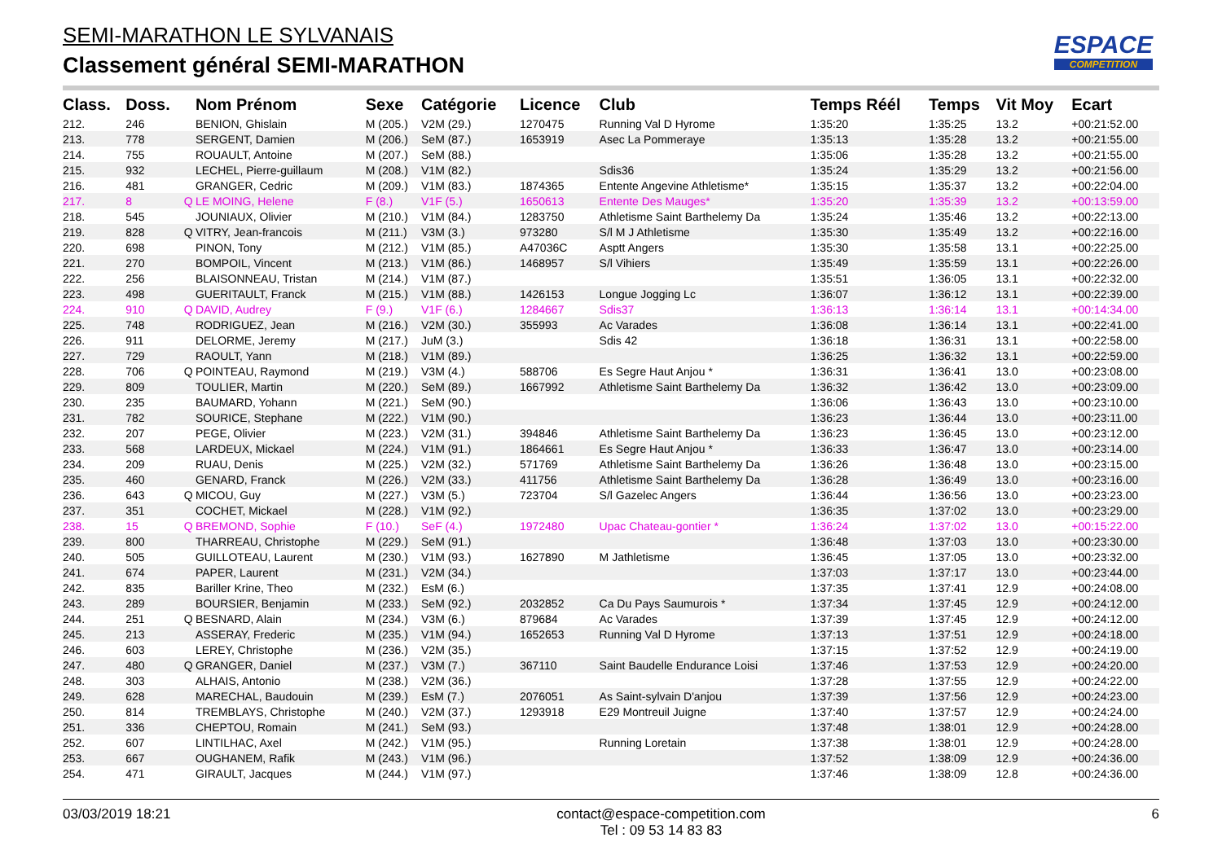SEMI-MARATHON LE SYLVANAIS
Classement général SEMI-MARATHON
ESPACE
COMPETITION
| Class. | Doss. | | Nom Prénom | Sexe | Catégorie | Licence | Club | Temps Réél | Temps | Vit Moy | Ecart |
| --- | --- | --- | --- | --- | --- | --- | --- | --- | --- | --- | --- |
| 212. | 246 | | BENION, Ghislain | M (205.) | V2M (29.) | 1270475 | Running Val D Hyrome | 1:35:20 | 1:35:25 | 13.2 | +00:21:52.00 |
| 213. | 778 | | SERGENT, Damien | M (206.) | SeM (87.) | 1653919 | Asec La Pommeraye | 1:35:13 | 1:35:28 | 13.2 | +00:21:55.00 |
| 214. | 755 | | ROUAULT, Antoine | M (207.) | SeM (88.) | | | 1:35:06 | 1:35:28 | 13.2 | +00:21:55.00 |
| 215. | 932 | | LECHEL, Pierre-guillaum | M (208.) | V1M (82.) | | Sdis36 | 1:35:24 | 1:35:29 | 13.2 | +00:21:56.00 |
| 216. | 481 | | GRANGER, Cedric | M (209.) | V1M (83.) | 1874365 | Entente Angevine Athletisme* | 1:35:15 | 1:35:37 | 13.2 | +00:22:04.00 |
| 217. | 8 | Q | LE MOING, Helene | F (8.) | V1F (5.) | 1650613 | Entente Des Mauges* | 1:35:20 | 1:35:39 | 13.2 | +00:13:59.00 |
| 218. | 545 | | JOUNIAUX, Olivier | M (210.) | V1M (84.) | 1283750 | Athletisme Saint Barthelemy Da | 1:35:24 | 1:35:46 | 13.2 | +00:22:13.00 |
| 219. | 828 | Q | VITRY, Jean-francois | M (211.) | V3M (3.) | 973280 | S/l M J Athletisme | 1:35:30 | 1:35:49 | 13.2 | +00:22:16.00 |
| 220. | 698 | | PINON, Tony | M (212.) | V1M (85.) | A47036C | Asptt Angers | 1:35:30 | 1:35:58 | 13.1 | +00:22:25.00 |
| 221. | 270 | | BOMPOIL, Vincent | M (213.) | V1M (86.) | 1468957 | S/l Vihiers | 1:35:49 | 1:35:59 | 13.1 | +00:22:26.00 |
| 222. | 256 | | BLAISONNEAU, Tristan | M (214.) | V1M (87.) | | | 1:35:51 | 1:36:05 | 13.1 | +00:22:32.00 |
| 223. | 498 | | GUERITAULT, Franck | M (215.) | V1M (88.) | 1426153 | Longue Jogging Lc | 1:36:07 | 1:36:12 | 13.1 | +00:22:39.00 |
| 224. | 910 | Q | DAVID, Audrey | F (9.) | V1F (6.) | 1284667 | Sdis37 | 1:36:13 | 1:36:14 | 13.1 | +00:14:34.00 |
| 225. | 748 | | RODRIGUEZ, Jean | M (216.) | V2M (30.) | 355993 | Ac Varades | 1:36:08 | 1:36:14 | 13.1 | +00:22:41.00 |
| 226. | 911 | | DELORME, Jeremy | M (217.) | JuM (3.) | | Sdis 42 | 1:36:18 | 1:36:31 | 13.1 | +00:22:58.00 |
| 227. | 729 | | RAOULT, Yann | M (218.) | V1M (89.) | | | 1:36:25 | 1:36:32 | 13.1 | +00:22:59.00 |
| 228. | 706 | Q | POINTEAU, Raymond | M (219.) | V3M (4.) | 588706 | Es Segre Haut Anjou * | 1:36:31 | 1:36:41 | 13.0 | +00:23:08.00 |
| 229. | 809 | | TOULIER, Martin | M (220.) | SeM (89.) | 1667992 | Athletisme Saint Barthelemy Da | 1:36:32 | 1:36:42 | 13.0 | +00:23:09.00 |
| 230. | 235 | | BAUMARD, Yohann | M (221.) | SeM (90.) | | | 1:36:06 | 1:36:43 | 13.0 | +00:23:10.00 |
| 231. | 782 | | SOURICE, Stephane | M (222.) | V1M (90.) | | | 1:36:23 | 1:36:44 | 13.0 | +00:23:11.00 |
| 232. | 207 | | PEGE, Olivier | M (223.) | V2M (31.) | 394846 | Athletisme Saint Barthelemy Da | 1:36:23 | 1:36:45 | 13.0 | +00:23:12.00 |
| 233. | 568 | | LARDEUX, Mickael | M (224.) | V1M (91.) | 1864661 | Es Segre Haut Anjou * | 1:36:33 | 1:36:47 | 13.0 | +00:23:14.00 |
| 234. | 209 | | RUAU, Denis | M (225.) | V2M (32.) | 571769 | Athletisme Saint Barthelemy Da | 1:36:26 | 1:36:48 | 13.0 | +00:23:15.00 |
| 235. | 460 | | GENARD, Franck | M (226.) | V2M (33.) | 411756 | Athletisme Saint Barthelemy Da | 1:36:28 | 1:36:49 | 13.0 | +00:23:16.00 |
| 236. | 643 | Q | MICOU, Guy | M (227.) | V3M (5.) | 723704 | S/l Gazelec Angers | 1:36:44 | 1:36:56 | 13.0 | +00:23:23.00 |
| 237. | 351 | | COCHET, Mickael | M (228.) | V1M (92.) | | | 1:36:35 | 1:37:02 | 13.0 | +00:23:29.00 |
| 238. | 15 | Q | BREMOND, Sophie | F (10.) | SeF (4.) | 1972480 | Upac Chateau-gontier * | 1:36:24 | 1:37:02 | 13.0 | +00:15:22.00 |
| 239. | 800 | | THARREAU, Christophe | M (229.) | SeM (91.) | | | 1:36:48 | 1:37:03 | 13.0 | +00:23:30.00 |
| 240. | 505 | | GUILLOTEAU, Laurent | M (230.) | V1M (93.) | 1627890 | M Jathletisme | 1:36:45 | 1:37:05 | 13.0 | +00:23:32.00 |
| 241. | 674 | | PAPER, Laurent | M (231.) | V2M (34.) | | | 1:37:03 | 1:37:17 | 13.0 | +00:23:44.00 |
| 242. | 835 | | Bariller Krine, Theo | M (232.) | EsM (6.) | | | 1:37:35 | 1:37:41 | 12.9 | +00:24:08.00 |
| 243. | 289 | | BOURSIER, Benjamin | M (233.) | SeM (92.) | 2032852 | Ca Du Pays Saumurois * | 1:37:34 | 1:37:45 | 12.9 | +00:24:12.00 |
| 244. | 251 | Q | BESNARD, Alain | M (234.) | V3M (6.) | 879684 | Ac Varades | 1:37:39 | 1:37:45 | 12.9 | +00:24:12.00 |
| 245. | 213 | | ASSERAY, Frederic | M (235.) | V1M (94.) | 1652653 | Running Val D Hyrome | 1:37:13 | 1:37:51 | 12.9 | +00:24:18.00 |
| 246. | 603 | | LEREY, Christophe | M (236.) | V2M (35.) | | | 1:37:15 | 1:37:52 | 12.9 | +00:24:19.00 |
| 247. | 480 | Q | GRANGER, Daniel | M (237.) | V3M (7.) | 367110 | Saint Baudelle Endurance Loisi | 1:37:46 | 1:37:53 | 12.9 | +00:24:20.00 |
| 248. | 303 | | ALHAIS, Antonio | M (238.) | V2M (36.) | | | 1:37:28 | 1:37:55 | 12.9 | +00:24:22.00 |
| 249. | 628 | | MARECHAL, Baudouin | M (239.) | EsM (7.) | 2076051 | As Saint-sylvain D'anjou | 1:37:39 | 1:37:56 | 12.9 | +00:24:23.00 |
| 250. | 814 | | TREMBLAYS, Christophe | M (240.) | V2M (37.) | 1293918 | E29 Montreuil Juigne | 1:37:40 | 1:37:57 | 12.9 | +00:24:24.00 |
| 251. | 336 | | CHEPTOU, Romain | M (241.) | SeM (93.) | | | 1:37:48 | 1:38:01 | 12.9 | +00:24:28.00 |
| 252. | 607 | | LINTILHAC, Axel | M (242.) | V1M (95.) | | Running Loretain | 1:37:38 | 1:38:01 | 12.9 | +00:24:28.00 |
| 253. | 667 | | OUGHANEM, Rafik | M (243.) | V1M (96.) | | | 1:37:52 | 1:38:09 | 12.9 | +00:24:36.00 |
| 254. | 471 | | GIRAULT, Jacques | M (244.) | V1M (97.) | | | 1:37:46 | 1:38:09 | 12.8 | +00:24:36.00 |
03/03/2019 18:21 contact@espace-competition.com
Tel : 09 53 14 83 83 6